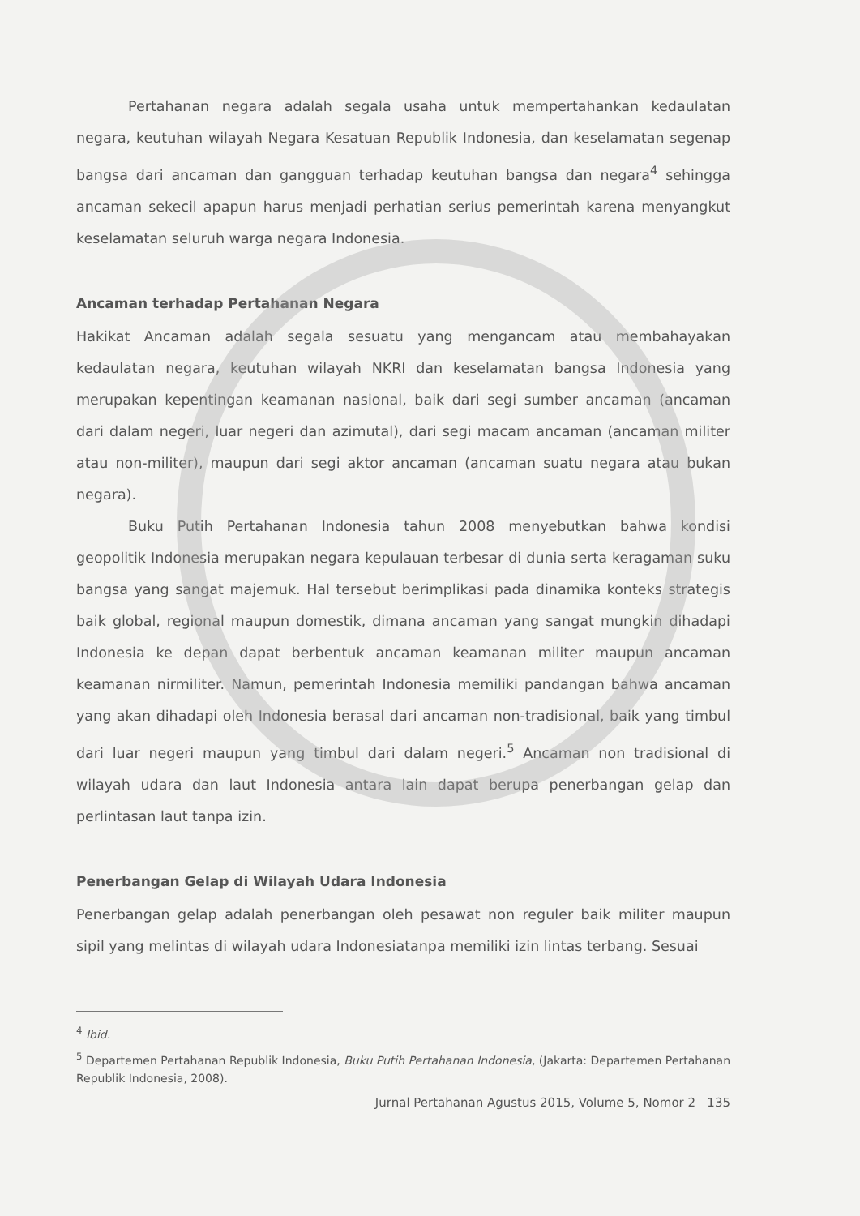Pertahanan negara adalah segala usaha untuk mempertahankan kedaulatan negara, keutuhan wilayah Negara Kesatuan Republik Indonesia, dan keselamatan segenap bangsa dari ancaman dan gangguan terhadap keutuhan bangsa dan negara<sup>4</sup> sehingga ancaman sekecil apapun harus menjadi perhatian serius pemerintah karena menyangkut keselamatan seluruh warga negara Indonesia.
Ancaman terhadap Pertahanan Negara
Hakikat Ancaman adalah segala sesuatu yang mengancam atau membahayakan kedaulatan negara, keutuhan wilayah NKRI dan keselamatan bangsa Indonesia yang merupakan kepentingan keamanan nasional, baik dari segi sumber ancaman (ancaman dari dalam negeri, luar negeri dan azimutal), dari segi macam ancaman (ancaman militer atau non-militer), maupun dari segi aktor ancaman (ancaman suatu negara atau bukan negara).
Buku Putih Pertahanan Indonesia tahun 2008 menyebutkan bahwa kondisi geopolitik Indonesia merupakan negara kepulauan terbesar di dunia serta keragaman suku bangsa yang sangat majemuk. Hal tersebut berimplikasi pada dinamika konteks strategis baik global, regional maupun domestik, dimana ancaman yang sangat mungkin dihadapi Indonesia ke depan dapat berbentuk ancaman keamanan militer maupun ancaman keamanan nirmiliter. Namun, pemerintah Indonesia memiliki pandangan bahwa ancaman yang akan dihadapi oleh Indonesia berasal dari ancaman non-tradisional, baik yang timbul dari luar negeri maupun yang timbul dari dalam negeri.<sup>5</sup> Ancaman non tradisional di wilayah udara dan laut Indonesia antara lain dapat berupa penerbangan gelap dan perlintasan laut tanpa izin.
Penerbangan Gelap di Wilayah Udara Indonesia
Penerbangan gelap adalah penerbangan oleh pesawat non reguler baik militer maupun sipil yang melintas di wilayah udara Indonesiatanpa memiliki izin lintas terbang. Sesuai
<sup>4</sup> Ibid.
<sup>5</sup> Departemen Pertahanan Republik Indonesia, Buku Putih Pertahanan Indonesia, (Jakarta: Departemen Pertahanan Republik Indonesia, 2008).
Jurnal Pertahanan Agustus 2015, Volume 5, Nomor 2 135